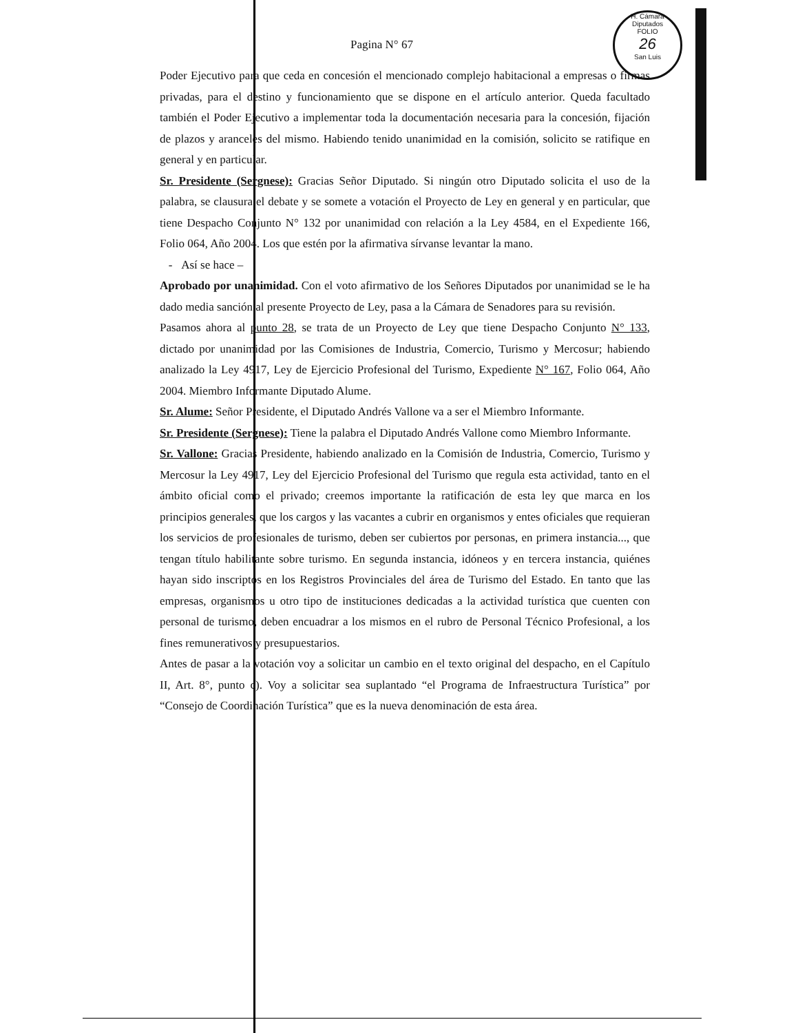H. Cámara Diputados
FOLIO
26
San Luis
Pagina N° 67
Poder Ejecutivo para que ceda en concesión el mencionado complejo habitacional a empresas o firmas privadas, para el destino y funcionamiento que se dispone en el artículo anterior. Queda facultado también el Poder Ejecutivo a implementar toda la documentación necesaria para la concesión, fijación de plazos y aranceles del mismo. Habiendo tenido unanimidad en la comisión, solicito se ratifique en general y en particular.
Sr. Presidente (Sergnese): Gracias Señor Diputado. Si ningún otro Diputado solicita el uso de la palabra, se clausura el debate y se somete a votación el Proyecto de Ley en general y en particular, que tiene Despacho Conjunto N° 132 por unanimidad con relación a la Ley 4584, en el Expediente 166, Folio 064, Año 2004. Los que estén por la afirmativa sírvanse levantar la mano.
- Así se hace –
Aprobado por unanimidad. Con el voto afirmativo de los Señores Diputados por unanimidad se le ha dado media sanción al presente Proyecto de Ley, pasa a la Cámara de Senadores para su revisión.
Pasamos ahora al punto 28, se trata de un Proyecto de Ley que tiene Despacho Conjunto N° 133, dictado por unanimidad por las Comisiones de Industria, Comercio, Turismo y Mercosur; habiendo analizado la Ley 4917, Ley de Ejercicio Profesional del Turismo, Expediente N° 167, Folio 064, Año 2004. Miembro Informante Diputado Alume.
Sr. Alume: Señor Presidente, el Diputado Andrés Vallone va a ser el Miembro Informante.
Sr. Presidente (Sergnese): Tiene la palabra el Diputado Andrés Vallone como Miembro Informante.
Sr. Vallone: Gracias Presidente, habiendo analizado en la Comisión de Industria, Comercio, Turismo y Mercosur la Ley 4917, Ley del Ejercicio Profesional del Turismo que regula esta actividad, tanto en el ámbito oficial como el privado; creemos importante la ratificación de esta ley que marca en los principios generales, que los cargos y las vacantes a cubrir en organismos y entes oficiales que requieran los servicios de profesionales de turismo, deben ser cubiertos por personas, en primera instancia..., que tengan título habilitante sobre turismo. En segunda instancia, idóneos y en tercera instancia, quiénes hayan sido inscriptos en los Registros Provinciales del área de Turismo del Estado. En tanto que las empresas, organismos u otro tipo de instituciones dedicadas a la actividad turística que cuenten con personal de turismo, deben encuadrar a los mismos en el rubro de Personal Técnico Profesional, a los fines remunerativos y presupuestarios.
Antes de pasar a la votación voy a solicitar un cambio en el texto original del despacho, en el Capítulo II, Art. 8°, punto c). Voy a solicitar sea suplantado “el Programa de Infraestructura Turística” por “Consejo de Coordinación Turística” que es la nueva denominación de esta área.